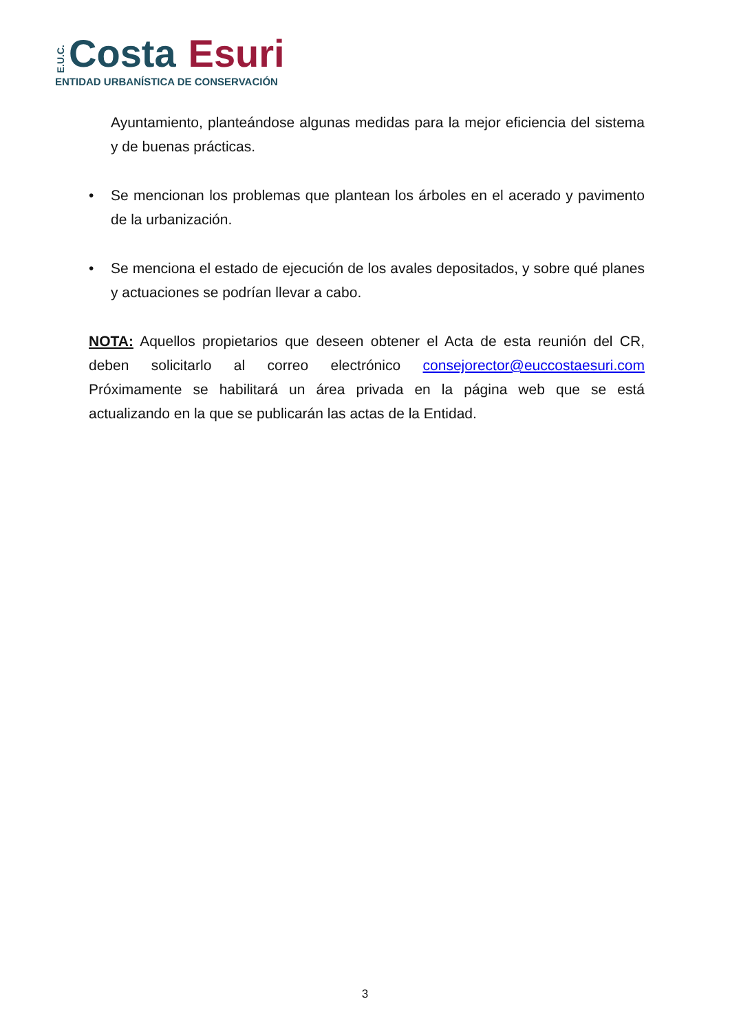E.U.C. Costa Esuri
ENTIDAD URBANÍSTICA DE CONSERVACIÓN
Ayuntamiento, planteándose algunas medidas para la mejor eficiencia del sistema y de buenas prácticas.
• Se mencionan los problemas que plantean los árboles en el acerado y pavimento de la urbanización.
• Se menciona el estado de ejecución de los avales depositados, y sobre qué planes y actuaciones se podrían llevar a cabo.
NOTA: Aquellos propietarios que deseen obtener el Acta de esta reunión del CR, deben solicitarlo al correo electrónico consejorector@euccostaesuri.com Próximamente se habilitará un área privada en la página web que se está actualizando en la que se publicarán las actas de la Entidad.
3